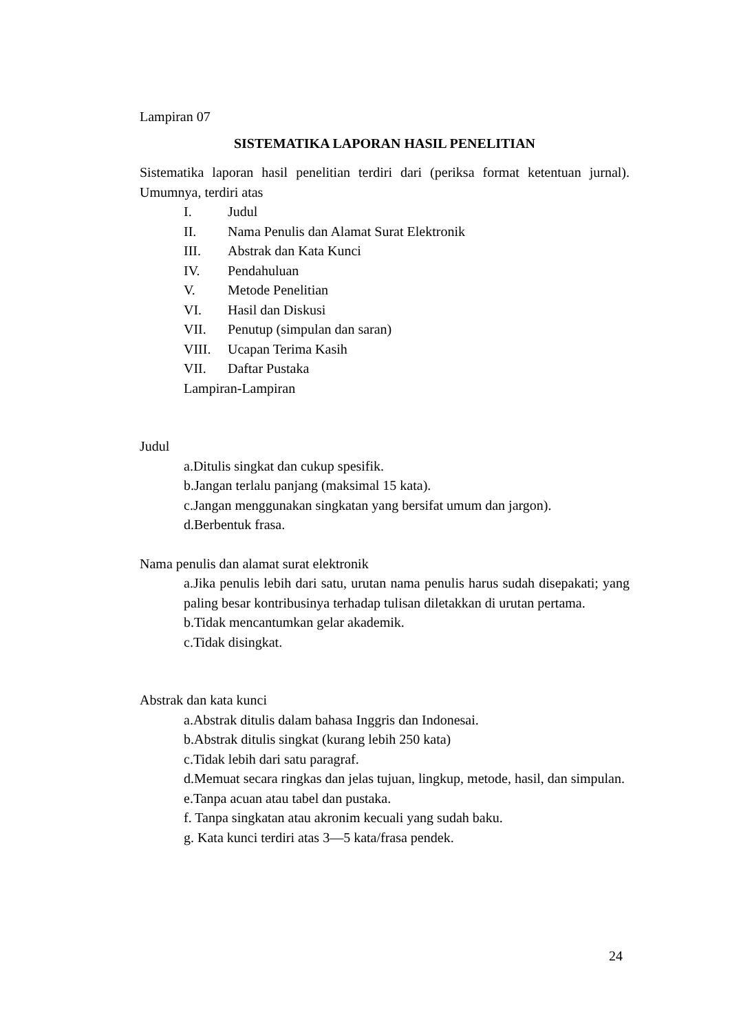Lampiran 07
SISTEMATIKA LAPORAN HASIL PENELITIAN
Sistematika laporan hasil penelitian terdiri dari (periksa format ketentuan jurnal). Umumnya, terdiri atas
I. Judul
II. Nama Penulis dan Alamat Surat Elektronik
III. Abstrak dan Kata Kunci
IV. Pendahuluan
V. Metode Penelitian
VI. Hasil dan Diskusi
VII. Penutup (simpulan dan saran)
VIII. Ucapan Terima Kasih
VII. Daftar Pustaka
Lampiran-Lampiran
Judul
a.Ditulis singkat dan cukup spesifik.
b.Jangan terlalu panjang (maksimal 15 kata).
c.Jangan menggunakan singkatan yang bersifat umum dan jargon).
d.Berbentuk frasa.
Nama penulis dan alamat surat elektronik
a.Jika penulis lebih dari satu, urutan nama penulis harus sudah disepakati; yang paling besar kontribusinya terhadap tulisan diletakkan di urutan pertama.
b.Tidak mencantumkan gelar akademik.
c.Tidak disingkat.
Abstrak dan kata kunci
a.Abstrak ditulis dalam bahasa Inggris dan Indonesai.
b.Abstrak ditulis singkat (kurang lebih 250 kata)
c.Tidak lebih dari satu paragraf.
d.Memuat secara ringkas dan jelas tujuan, lingkup, metode, hasil, dan simpulan.
e.Tanpa acuan atau tabel dan pustaka.
f. Tanpa singkatan atau akronim kecuali yang sudah baku.
g. Kata kunci terdiri atas 3—5 kata/frasa pendek.
24